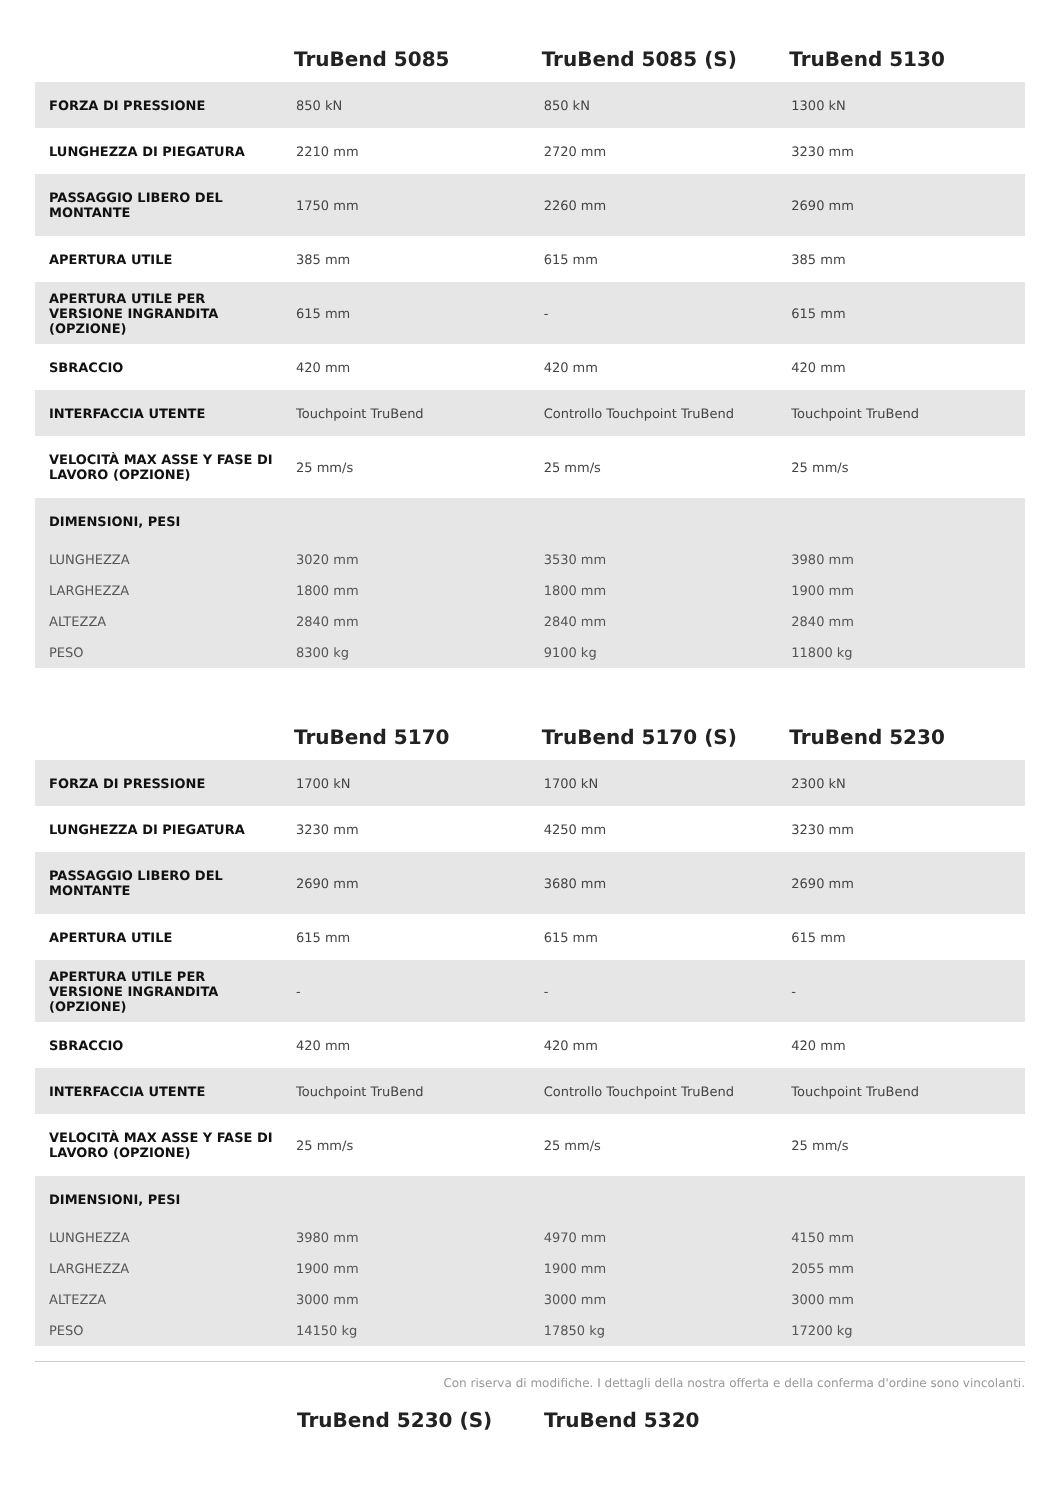| | TruBend 5085 | TruBend 5085 (S) | TruBend 5130 |
| --- | --- | --- | --- |
| FORZA DI PRESSIONE | 850 kN | 850 kN | 1300 kN |
| LUNGHEZZA DI PIEGATURA | 2210 mm | 2720 mm | 3230 mm |
| PASSAGGIO LIBERO DEL MONTANTE | 1750 mm | 2260 mm | 2690 mm |
| APERTURA UTILE | 385 mm | 615 mm | 385 mm |
| APERTURA UTILE PER VERSIONE INGRANDITA (OPZIONE) | 615 mm | - | 615 mm |
| SBRACCIO | 420 mm | 420 mm | 420 mm |
| INTERFACCIA UTENTE | Touchpoint TruBend | Controllo Touchpoint TruBend | Touchpoint TruBend |
| VELOCITÀ MAX ASSE Y FASE DI LAVORO (OPZIONE) | 25 mm/s | 25 mm/s | 25 mm/s |
| DIMENSIONI, PESI | | | |
| LUNGHEZZA | 3020 mm | 3530 mm | 3980 mm |
| LARGHEZZA | 1800 mm | 1800 mm | 1900 mm |
| ALTEZZA | 2840 mm | 2840 mm | 2840 mm |
| PESO | 8300 kg | 9100 kg | 11800 kg |
| | TruBend 5170 | TruBend 5170 (S) | TruBend 5230 |
| --- | --- | --- | --- |
| FORZA DI PRESSIONE | 1700 kN | 1700 kN | 2300 kN |
| LUNGHEZZA DI PIEGATURA | 3230 mm | 4250 mm | 3230 mm |
| PASSAGGIO LIBERO DEL MONTANTE | 2690 mm | 3680 mm | 2690 mm |
| APERTURA UTILE | 615 mm | 615 mm | 615 mm |
| APERTURA UTILE PER VERSIONE INGRANDITA (OPZIONE) | - | - | - |
| SBRACCIO | 420 mm | 420 mm | 420 mm |
| INTERFACCIA UTENTE | Touchpoint TruBend | Controllo Touchpoint TruBend | Touchpoint TruBend |
| VELOCITÀ MAX ASSE Y FASE DI LAVORO (OPZIONE) | 25 mm/s | 25 mm/s | 25 mm/s |
| DIMENSIONI, PESI | | | |
| LUNGHEZZA | 3980 mm | 4970 mm | 4150 mm |
| LARGHEZZA | 1900 mm | 1900 mm | 2055 mm |
| ALTEZZA | 3000 mm | 3000 mm | 3000 mm |
| PESO | 14150 kg | 17850 kg | 17200 kg |
Con riserva di modifiche. I dettagli della nostra offerta e della conferma d'ordine sono vincolanti.
TruBend 5230 (S) TruBend 5320